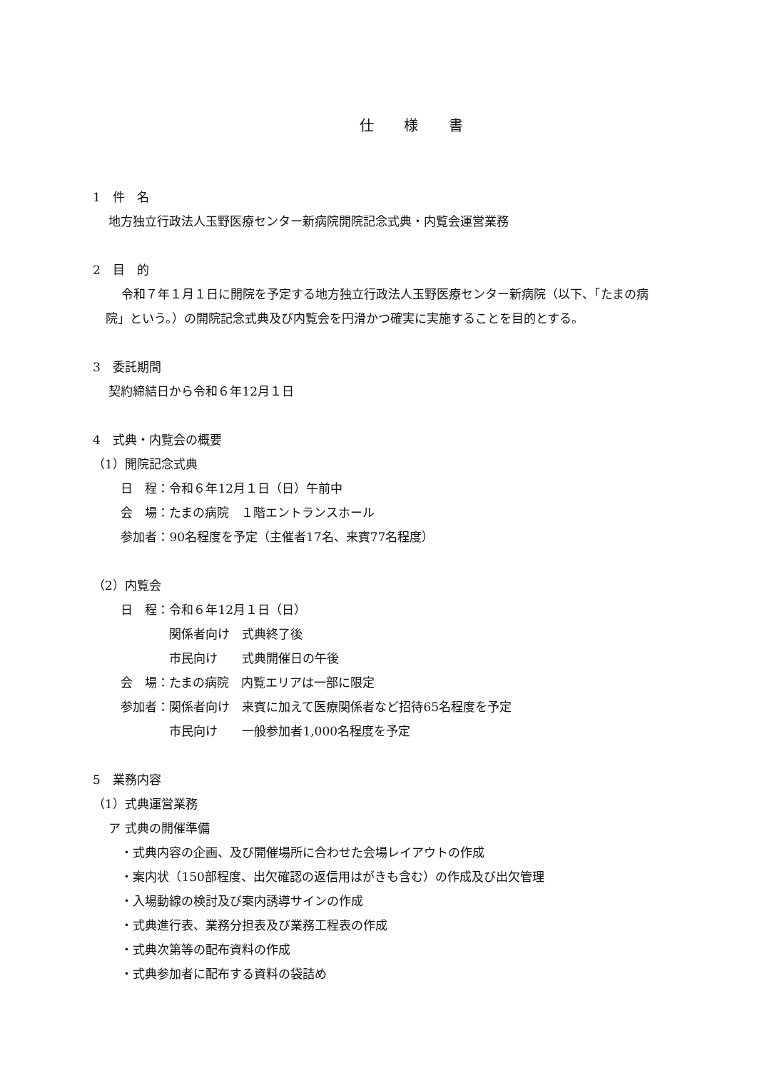仕 様 書
1　件　名
　 地方独立行政法人玉野医療センター新病院開院記念式典・内覧会運営業務
2　目　的
　 令和７年１月１日に開院を予定する地方独立行政法人玉野医療センター新病院（以下、「たまの病院」という。）の開院記念式典及び内覧会を円滑かつ確実に実施することを目的とする。
3　委託期間
　 契約締結日から令和６年12月１日
4　式典・内覧会の概要
（1）開院記念式典
　　 日　程：令和６年12月１日（日）午前中
　　 会　場：たまの病院　１階エントランスホール
　　 参加者：90名程度を予定（主催者17名、来賓77名程度）
（2）内覧会
　　 日　程：令和６年12月１日（日）
　　　　　　 関係者向け　式典終了後
　　　　　　 市民向け　　式典開催日の午後
　　 会　場：たまの病院　内覧エリアは一部に限定
　　 参加者：関係者向け　来賓に加えて医療関係者など招待65名程度を予定
　　　　　　 市民向け　　一般参加者1,000名程度を予定
5　業務内容
（1）式典運営業務
　 ア 式典の開催準備
　　 ・式典内容の企画、及び開催場所に合わせた会場レイアウトの作成
　　 ・案内状（150部程度、出欠確認の返信用はがきも含む）の作成及び出欠管理
　　 ・入場動線の検討及び案内誘導サインの作成
　　 ・式典進行表、業務分担表及び業務工程表の作成
　　 ・式典次第等の配布資料の作成
　　 ・式典参加者に配布する資料の袋詰め